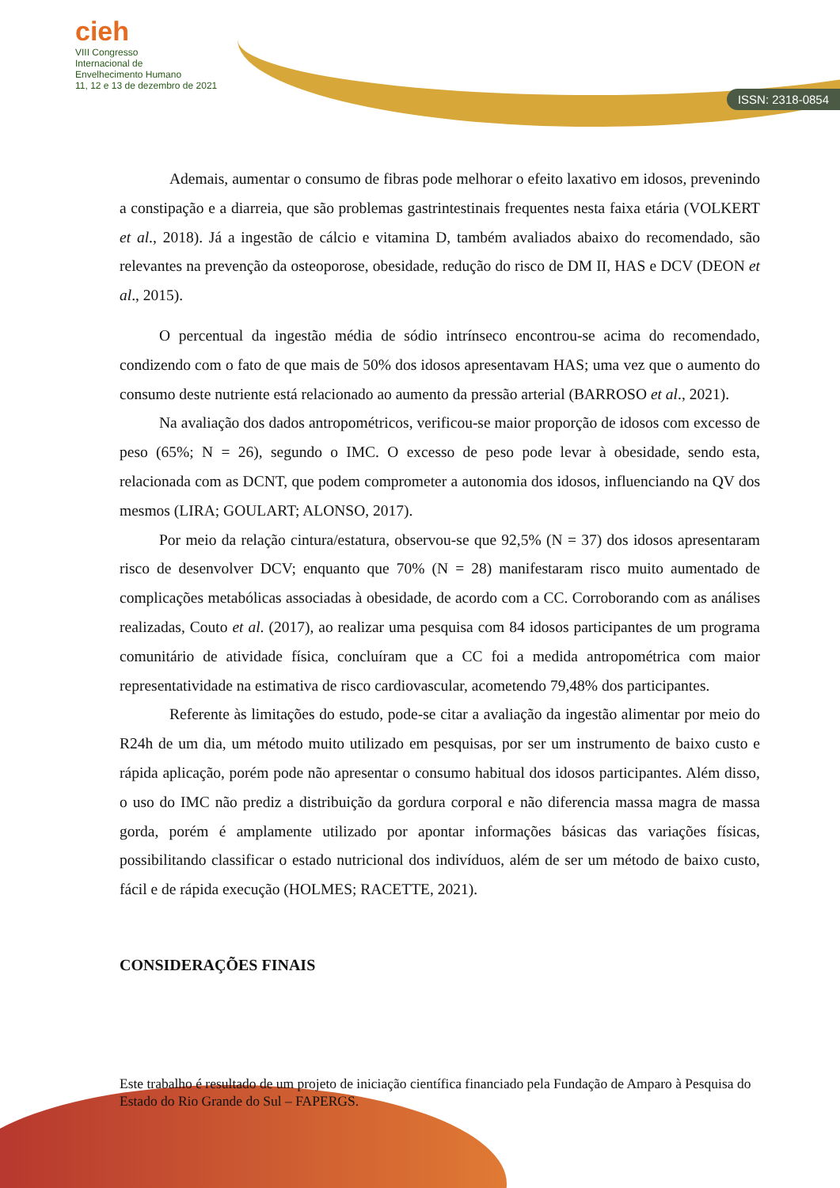ISSN: 2318-0854
cieh
VIII Congresso
Internacional de
Envelhecimento Humano
11, 12 e 13 de dezembro de 2021
Ademais, aumentar o consumo de fibras pode melhorar o efeito laxativo em idosos, prevenindo a constipação e a diarreia, que são problemas gastrintestinais frequentes nesta faixa etária (VOLKERT et al., 2018). Já a ingestão de cálcio e vitamina D, também avaliados abaixo do recomendado, são relevantes na prevenção da osteoporose, obesidade, redução do risco de DM II, HAS e DCV (DEON et al., 2015).
O percentual da ingestão média de sódio intrínseco encontrou-se acima do recomendado, condizendo com o fato de que mais de 50% dos idosos apresentavam HAS; uma vez que o aumento do consumo deste nutriente está relacionado ao aumento da pressão arterial (BARROSO et al., 2021).
Na avaliação dos dados antropométricos, verificou-se maior proporção de idosos com excesso de peso (65%; N = 26), segundo o IMC. O excesso de peso pode levar à obesidade, sendo esta, relacionada com as DCNT, que podem comprometer a autonomia dos idosos, influenciando na QV dos mesmos (LIRA; GOULART; ALONSO, 2017).
Por meio da relação cintura/estatura, observou-se que 92,5% (N = 37) dos idosos apresentaram risco de desenvolver DCV; enquanto que 70% (N = 28) manifestaram risco muito aumentado de complicações metabólicas associadas à obesidade, de acordo com a CC. Corroborando com as análises realizadas, Couto et al. (2017), ao realizar uma pesquisa com 84 idosos participantes de um programa comunitário de atividade física, concluíram que a CC foi a medida antropométrica com maior representatividade na estimativa de risco cardiovascular, acometendo 79,48% dos participantes.
Referente às limitações do estudo, pode-se citar a avaliação da ingestão alimentar por meio do R24h de um dia, um método muito utilizado em pesquisas, por ser um instrumento de baixo custo e rápida aplicação, porém pode não apresentar o consumo habitual dos idosos participantes. Além disso, o uso do IMC não prediz a distribuição da gordura corporal e não diferencia massa magra de massa gorda, porém é amplamente utilizado por apontar informações básicas das variações físicas, possibilitando classificar o estado nutricional dos indivíduos, além de ser um método de baixo custo, fácil e de rápida execução (HOLMES; RACETTE, 2021).
CONSIDERAÇÕES FINAIS
Este trabalho é resultado de um projeto de iniciação científica financiado pela Fundação de Amparo à Pesquisa do Estado do Rio Grande do Sul – FAPERGS.